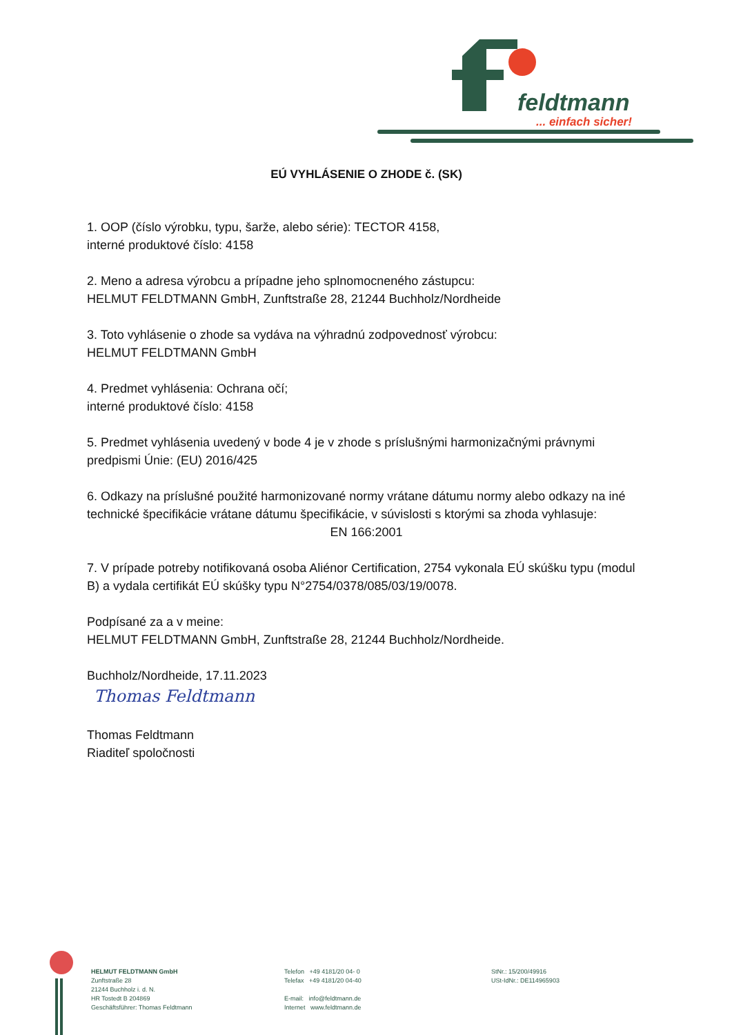feldtmann
... einfach sicher!
EÚ VYHLÁSENIE O ZHODE č. (SK)
1. OOP (číslo výrobku, typu, šarže, alebo série): TECTOR 4158,
interné produktové číslo: 4158
2. Meno a adresa výrobcu a prípadne jeho splnomocneného zástupcu:
HELMUT FELDTMANN GmbH, Zunftstraße 28, 21244 Buchholz/Nordheide
3. Toto vyhlásenie o zhode sa vydáva na výhradnú zodpovednosť výrobcu:
HELMUT FELDTMANN GmbH
4. Predmet vyhlásenia: Ochrana očí;
interné produktové číslo: 4158
5. Predmet vyhlásenia uvedený v bode 4 je v zhode s príslušnými harmonizačnými právnymi predpismi Únie: (EU) 2016/425
6. Odkazy na príslušné použité harmonizované normy vrátane dátumu normy alebo odkazy na iné technické špecifikácie vrátane dátumu špecifikácie, v súvislosti s ktorými sa zhoda vyhlasuje:
EN 166:2001
7. V prípade potreby notifikovaná osoba Aliénor Certification, 2754 vykonala EÚ skúšku typu (modul B) a vydala certifikát EÚ skúšky typu N°2754/0378/085/03/19/0078.
Podpísané za a v meine:
HELMUT FELDTMANN GmbH, Zunftstraße 28, 21244 Buchholz/Nordheide.
Buchholz/Nordheide, 17.11.2023
Thomas Feldtmann
Thomas Feldtmann
Riaditeľ spoločnosti
HELMUT FELDTMANN GmbH
Zunftstraße 28
21244 Buchholz i. d. N.
HR Tostedt B 204869
Geschäftsführer: Thomas Feldtmann
Telefon +49 4181/20 04- 0
Telefax +49 4181/20 04-40
E-mail: info@feldtmann.de
Internet www.feldtmann.de
StNr.: 15/200/49916
USt-IdNr.: DE114965903